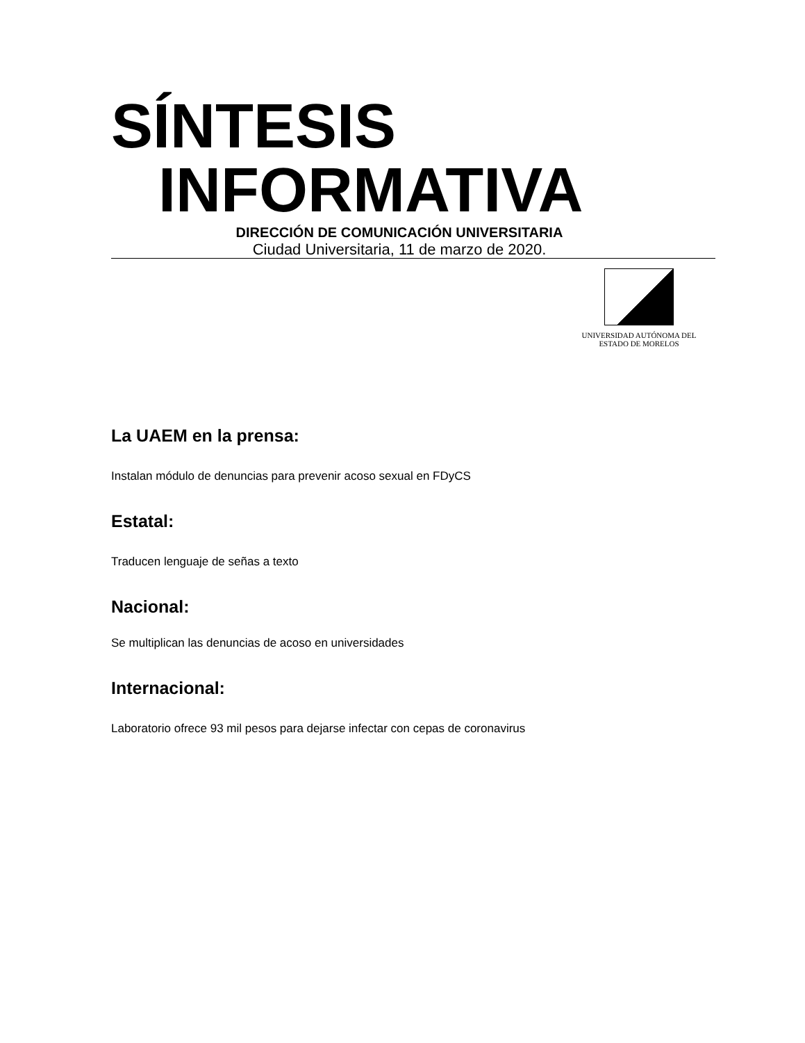SÍNTESIS
INFORMATIVA
DIRECCIÓN DE COMUNICACIÓN UNIVERSITARIA
Ciudad Universitaria, 11 de marzo de 2020.
UNIVERSIDAD AUTÓNOMA DEL
ESTADO DE MORELOS
La UAEM en la prensa:
Instalan módulo de denuncias para prevenir acoso sexual en FDyCS
Estatal:
Traducen lenguaje de señas a texto
Nacional:
Se multiplican las denuncias de acoso en universidades
Internacional:
Laboratorio ofrece 93 mil pesos para dejarse infectar con cepas de coronavirus